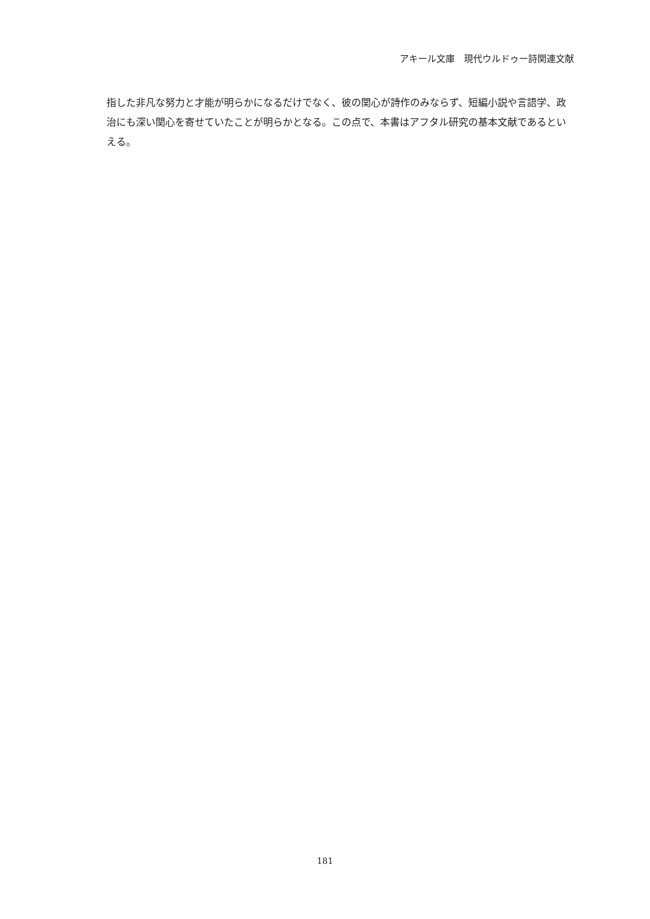アキール文庫　現代ウルドゥー詩関連文献
指した非凡な努力と才能が明らかになるだけでなく、彼の関心が詩作のみならず、短編小説や言語学、政治にも深い関心を寄せていたことが明らかとなる。この点で、本書はアフタル研究の基本文献であるといえる。
181